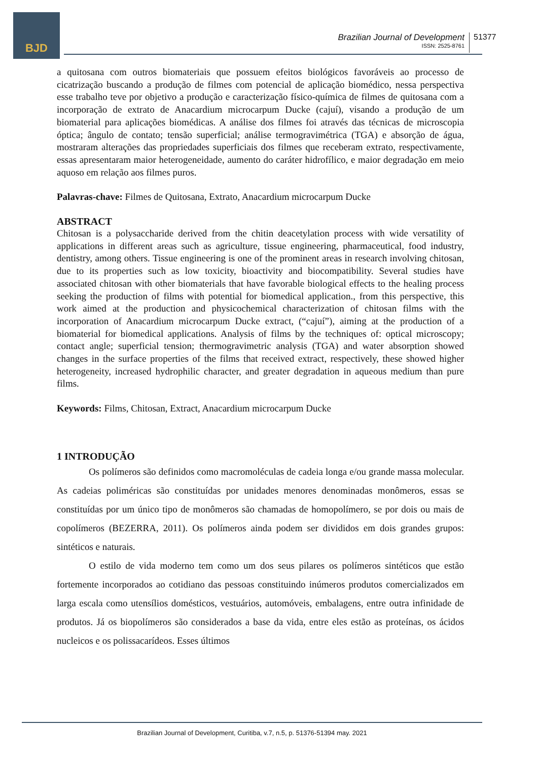BJD
Brazilian Journal of Development
ISSN: 2525-8761
51377
a quitosana com outros biomateriais que possuem efeitos biológicos favoráveis ao processo de cicatrização buscando a produção de filmes com potencial de aplicação biomédico, nessa perspectiva esse trabalho teve por objetivo a produção e caracterização físico-química de filmes de quitosana com a incorporação de extrato de Anacardium microcarpum Ducke (cajuí), visando a produção de um biomaterial para aplicações biomédicas. A análise dos filmes foi através das técnicas de microscopia óptica; ângulo de contato; tensão superficial; análise termogravimétrica (TGA) e absorção de água, mostraram alterações das propriedades superficiais dos filmes que receberam extrato, respectivamente, essas apresentaram maior heterogeneidade, aumento do caráter hidrofílico, e maior degradação em meio aquoso em relação aos filmes puros.
Palavras-chave: Filmes de Quitosana, Extrato, Anacardium microcarpum Ducke
ABSTRACT
Chitosan is a polysaccharide derived from the chitin deacetylation process with wide versatility of applications in different areas such as agriculture, tissue engineering, pharmaceutical, food industry, dentistry, among others. Tissue engineering is one of the prominent areas in research involving chitosan, due to its properties such as low toxicity, bioactivity and biocompatibility. Several studies have associated chitosan with other biomaterials that have favorable biological effects to the healing process seeking the production of films with potential for biomedical application., from this perspective, this work aimed at the production and physicochemical characterization of chitosan films with the incorporation of Anacardium microcarpum Ducke extract, (“cajuí”), aiming at the production of a biomaterial for biomedical applications. Analysis of films by the techniques of: optical microscopy; contact angle; superficial tension; thermogravimetric analysis (TGA) and water absorption showed changes in the surface properties of the films that received extract, respectively, these showed higher heterogeneity, increased hydrophilic character, and greater degradation in aqueous medium than pure films.
Keywords: Films, Chitosan, Extract, Anacardium microcarpum Ducke
1 INTRODUÇÃO
Os polímeros são definidos como macromoléculas de cadeia longa e/ou grande massa molecular. As cadeias poliméricas são constituídas por unidades menores denominadas monômeros, essas se constituídas por um único tipo de monômeros são chamadas de homopolímero, se por dois ou mais de copolímeros (BEZERRA, 2011). Os polímeros ainda podem ser divididos em dois grandes grupos: sintéticos e naturais.
O estilo de vida moderno tem como um dos seus pilares os polímeros sintéticos que estão fortemente incorporados ao cotidiano das pessoas constituindo inúmeros produtos comercializados em larga escala como utensílios domésticos, vestuários, automóveis, embalagens, entre outra infinidade de produtos. Já os biopolímeros são considerados a base da vida, entre eles estão as proteínas, os ácidos nucleicos e os polissacarídeos. Esses últimos
Brazilian Journal of Development, Curitiba, v.7, n.5, p. 51376-51394 may. 2021